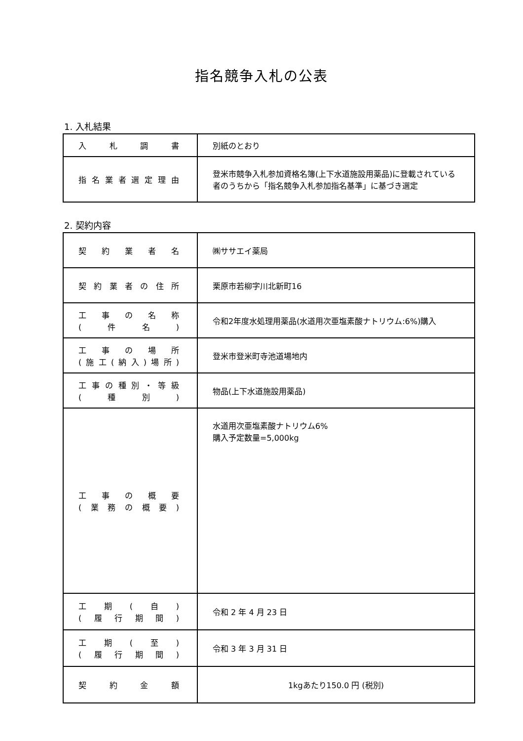指名競争入札の公表
1. 入札結果
| 入札調書 | 別紙のとおり |
| 指名業者選定理由 | 登米市競争入札参加資格名簿(上下水道施設用薬品)に登載されている者のうちから「指名競争入札参加指名基準」に基づき選定 |
2. 契約内容
| 契約業者名 | ㈱ササエイ薬局 |
| 契約業者の住所 | 栗原市若柳字川北新町16 |
| 工事の名称 (件名) | 令和2年度水処理用薬品(水道用次亜塩素酸ナトリウム:6%)購入 |
| 工事の場所 (施工(納入)場所) | 登米市登米町寺池道場地内 |
| 工事の種別・等級 (種別) | 物品(上下水道施設用薬品) |
| 工事の概要 (業務の概要) | 水道用次亜塩素酸ナトリウム6% 購入予定数量=5,000kg |
| 工期(自) (履行期間) | 令和 2 年 4 月 23 日 |
| 工期(至) (履行期間) | 令和 3 年 3 月 31 日 |
| 契約金額 | 1kgあたり150.0 円 (税別) |